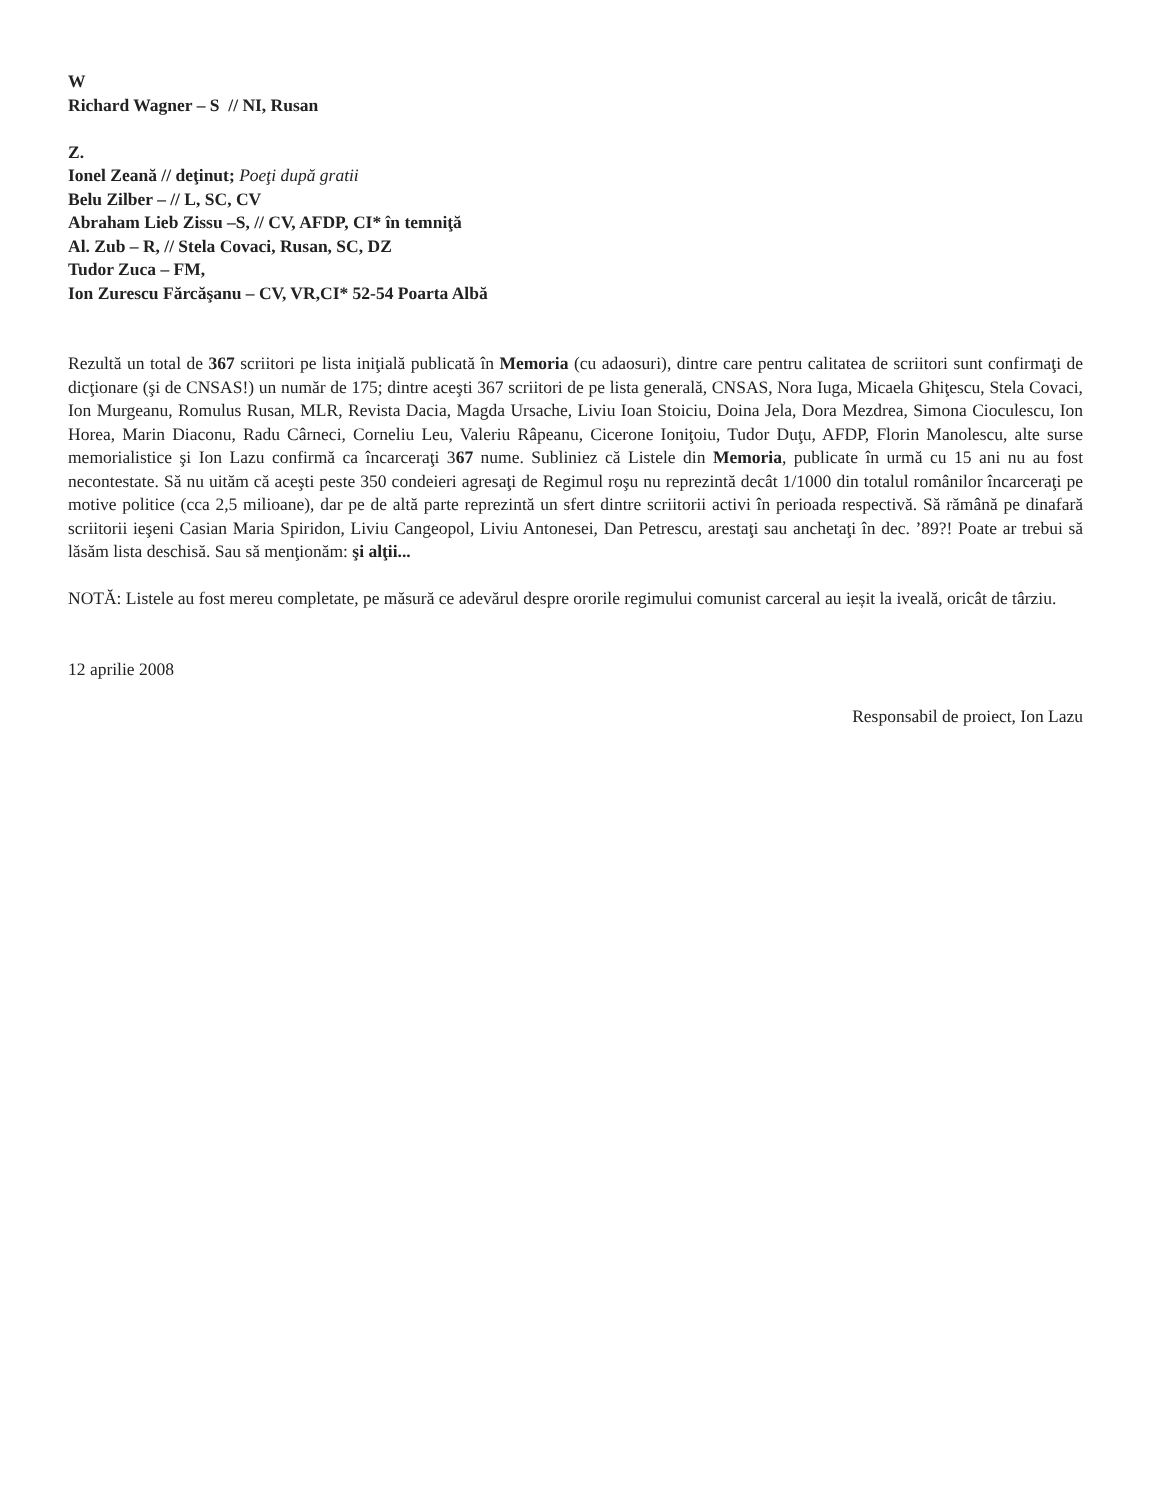W
Richard Wagner – S // NI, Rusan
Z.
Ionel Zeană // deţinut; Poeţi după gratii
Belu Zilber – // L, SC, CV
Abraham Lieb Zissu –S, // CV, AFDP, CI* în temniţă
Al. Zub – R, // Stela Covaci, Rusan, SC, DZ
Tudor Zuca – FM,
Ion Zurescu Fărcăşanu – CV, VR,CI* 52-54 Poarta Albă
Rezultă un total de 367 scriitori pe lista iniţială publicată în Memoria (cu adaosuri), dintre care pentru calitatea de scriitori sunt confirmaţi de dicţionare (şi de CNSAS!) un număr de 175; dintre aceşti 367 scriitori de pe lista generală, CNSAS, Nora Iuga, Micaela Ghiţescu, Stela Covaci, Ion Murgeanu, Romulus Rusan, MLR, Revista Dacia, Magda Ursache, Liviu Ioan Stoiciu, Doina Jela, Dora Mezdrea, Simona Cioculescu, Ion Horea, Marin Diaconu, Radu Cârneci, Corneliu Leu, Valeriu Râpeanu, Cicerone Ioniţoiu, Tudor Duţu, AFDP, Florin Manolescu, alte surse memorialistice şi Ion Lazu confirmă ca încarceraţi 367 nume. Subliniez că Listele din Memoria, publicate în urmă cu 15 ani nu au fost necontestate. Să nu uităm că aceşti peste 350 condeieri agresaţi de Regimul roşu nu reprezintă decât 1/1000 din totalul românilor încarceraţi pe motive politice (cca 2,5 milioane), dar pe de altă parte reprezintă un sfert dintre scriitorii activi în perioada respectivă. Să rămână pe dinafară scriitorii ieşeni Casian Maria Spiridon, Liviu Cangeopol, Liviu Antonesei, Dan Petrescu, arestaţi sau anchetaţi în dec. ’89?! Poate ar trebui să lăsăm lista deschisă. Sau să menţionăm: şi alţii...
NOTĂ: Listele au fost mereu completate, pe măsură ce adevărul despre ororile regimului comunist carceral au ieșit la iveală, oricât de târziu.
12 aprilie 2008
Responsabil de proiect, Ion Lazu